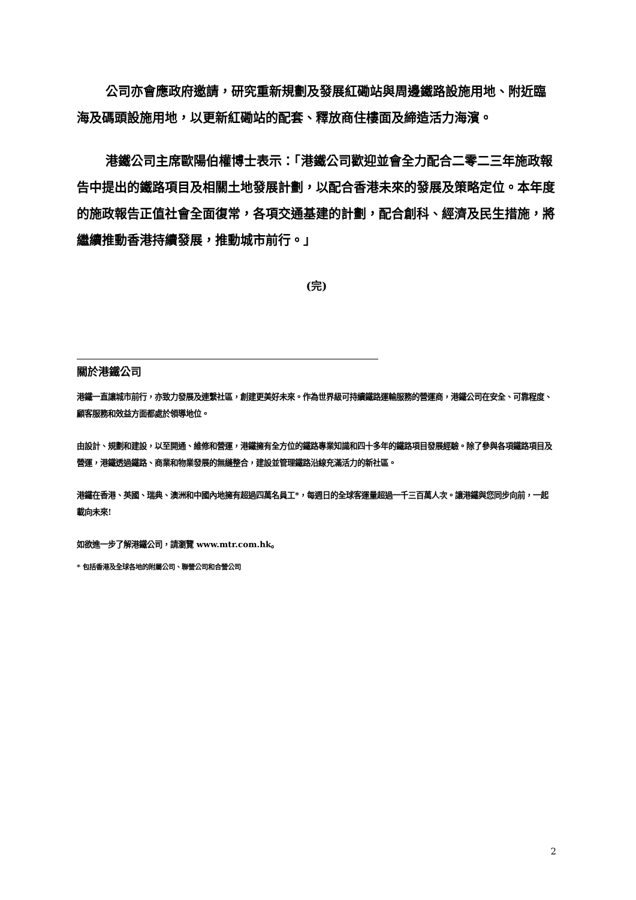公司亦會應政府邀請，研究重新規劃及發展紅磡站與周邊鐵路設施用地、附近臨海及碼頭設施用地，以更新紅磡站的配套、釋放商住樓面及締造活力海濱。
港鐵公司主席歐陽伯權博士表示：「港鐵公司歡迎並會全力配合二零二三年施政報告中提出的鐵路項目及相關土地發展計劃，以配合香港未來的發展及策略定位。本年度的施政報告正值社會全面復常，各項交通基建的計劃，配合創科、經濟及民生措施，將繼續推動香港持續發展，推動城市前行。」
(完)
關於港鐵公司
港鐵一直讓城市前行，亦致力發展及連繫社區，創建更美好未來。作為世界級可持續鐵路運輸服務的營運商，港鐵公司在安全、可靠程度、顧客服務和效益方面都處於領導地位。
由設計、規劃和建設，以至開通、維修和營運，港鐵擁有全方位的鐵路專業知識和四十多年的鐵路項目發展經驗。除了參與各項鐵路項目及營運，港鐵透過鐵路、商業和物業發展的無縫整合，建設並管理鐵路沿線充滿活力的新社區。
港鐵在香港、英國、瑞典、澳洲和中國內地擁有超過四萬名員工*，每週日的全球客運量超過一千三百萬人次。讓港鐵與您同步向前，一起載向未來!
如欲進一步了解港鐵公司，請瀏覽 www.mtr.com.hk。
* 包括香港及全球各地的附屬公司、聯營公司和合營公司
2